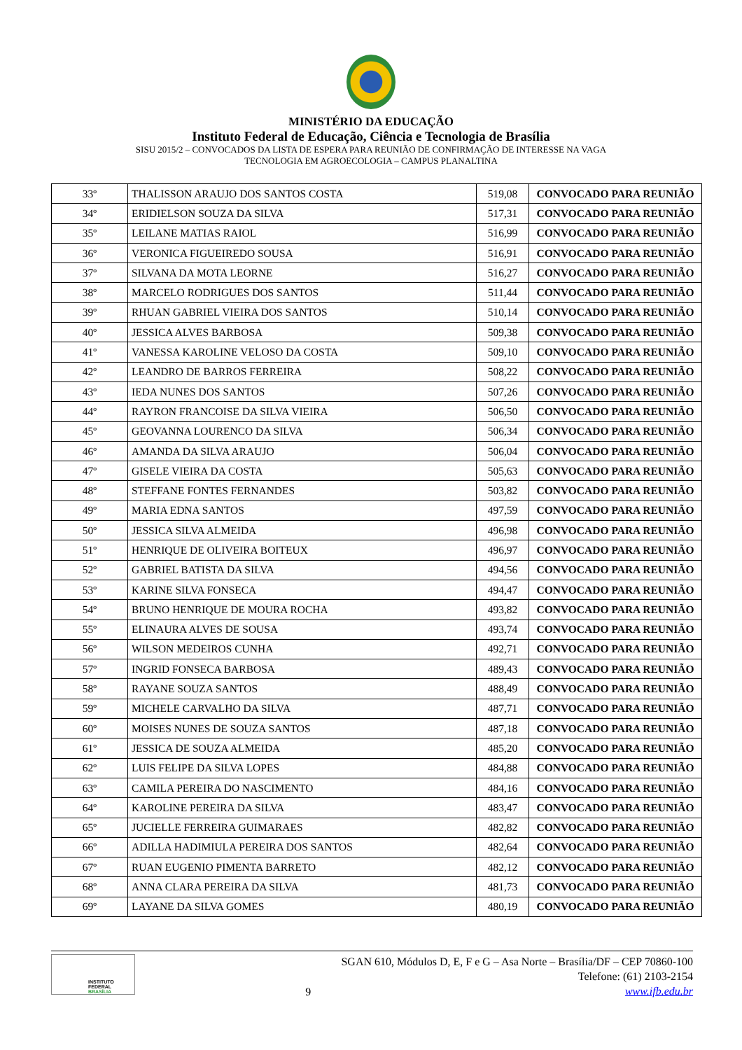MINISTÉRIO DA EDUCAÇÃO
Instituto Federal de Educação, Ciência e Tecnologia de Brasília
SISU 2015/2 – CONVOCADOS DA LISTA DE ESPERA PARA REUNIÃO DE CONFIRMAÇÃO DE INTERESSE NA VAGA
TECNOLOGIA EM AGROECOLOGIA – CAMPUS PLANALTINA
| 33º | THALISSON ARAUJO DOS SANTOS COSTA | 519,08 | CONVOCADO PARA REUNIÃO |
| 34º | ERIDIELSON SOUZA DA SILVA | 517,31 | CONVOCADO PARA REUNIÃO |
| 35º | LEILANE MATIAS RAIOL | 516,99 | CONVOCADO PARA REUNIÃO |
| 36º | VERONICA FIGUEIREDO SOUSA | 516,91 | CONVOCADO PARA REUNIÃO |
| 37º | SILVANA DA MOTA LEORNE | 516,27 | CONVOCADO PARA REUNIÃO |
| 38º | MARCELO RODRIGUES DOS SANTOS | 511,44 | CONVOCADO PARA REUNIÃO |
| 39º | RHUAN GABRIEL VIEIRA DOS SANTOS | 510,14 | CONVOCADO PARA REUNIÃO |
| 40º | JESSICA ALVES BARBOSA | 509,38 | CONVOCADO PARA REUNIÃO |
| 41º | VANESSA KAROLINE VELOSO DA COSTA | 509,10 | CONVOCADO PARA REUNIÃO |
| 42º | LEANDRO DE BARROS FERREIRA | 508,22 | CONVOCADO PARA REUNIÃO |
| 43º | IEDA NUNES DOS SANTOS | 507,26 | CONVOCADO PARA REUNIÃO |
| 44º | RAYRON FRANCOISE DA SILVA VIEIRA | 506,50 | CONVOCADO PARA REUNIÃO |
| 45º | GEOVANNA LOURENCO DA SILVA | 506,34 | CONVOCADO PARA REUNIÃO |
| 46º | AMANDA DA SILVA ARAUJO | 506,04 | CONVOCADO PARA REUNIÃO |
| 47º | GISELE VIEIRA DA COSTA | 505,63 | CONVOCADO PARA REUNIÃO |
| 48º | STEFFANE FONTES FERNANDES | 503,82 | CONVOCADO PARA REUNIÃO |
| 49º | MARIA EDNA SANTOS | 497,59 | CONVOCADO PARA REUNIÃO |
| 50º | JESSICA SILVA ALMEIDA | 496,98 | CONVOCADO PARA REUNIÃO |
| 51º | HENRIQUE DE OLIVEIRA BOITEUX | 496,97 | CONVOCADO PARA REUNIÃO |
| 52º | GABRIEL BATISTA DA SILVA | 494,56 | CONVOCADO PARA REUNIÃO |
| 53º | KARINE SILVA FONSECA | 494,47 | CONVOCADO PARA REUNIÃO |
| 54º | BRUNO HENRIQUE DE MOURA ROCHA | 493,82 | CONVOCADO PARA REUNIÃO |
| 55º | ELINAURA ALVES DE SOUSA | 493,74 | CONVOCADO PARA REUNIÃO |
| 56º | WILSON MEDEIROS CUNHA | 492,71 | CONVOCADO PARA REUNIÃO |
| 57º | INGRID FONSECA BARBOSA | 489,43 | CONVOCADO PARA REUNIÃO |
| 58º | RAYANE SOUZA SANTOS | 488,49 | CONVOCADO PARA REUNIÃO |
| 59º | MICHELE CARVALHO DA SILVA | 487,71 | CONVOCADO PARA REUNIÃO |
| 60º | MOISES NUNES DE SOUZA SANTOS | 487,18 | CONVOCADO PARA REUNIÃO |
| 61º | JESSICA DE SOUZA ALMEIDA | 485,20 | CONVOCADO PARA REUNIÃO |
| 62º | LUIS FELIPE DA SILVA LOPES | 484,88 | CONVOCADO PARA REUNIÃO |
| 63º | CAMILA PEREIRA DO NASCIMENTO | 484,16 | CONVOCADO PARA REUNIÃO |
| 64º | KAROLINE PEREIRA DA SILVA | 483,47 | CONVOCADO PARA REUNIÃO |
| 65º | JUCIELLE FERREIRA GUIMARAES | 482,82 | CONVOCADO PARA REUNIÃO |
| 66º | ADILLA HADIMIULA PEREIRA DOS SANTOS | 482,64 | CONVOCADO PARA REUNIÃO |
| 67º | RUAN EUGENIO PIMENTA BARRETO | 482,12 | CONVOCADO PARA REUNIÃO |
| 68º | ANNA CLARA PEREIRA DA SILVA | 481,73 | CONVOCADO PARA REUNIÃO |
| 69º | LAYANE DA SILVA GOMES | 480,19 | CONVOCADO PARA REUNIÃO |
INSTITUTO FEDERAL BRASÍLIA
9
SGAN 610, Módulos D, E, F e G – Asa Norte – Brasília/DF – CEP 70860-100
Telefone: (61) 2103-2154
www.ifb.edu.br